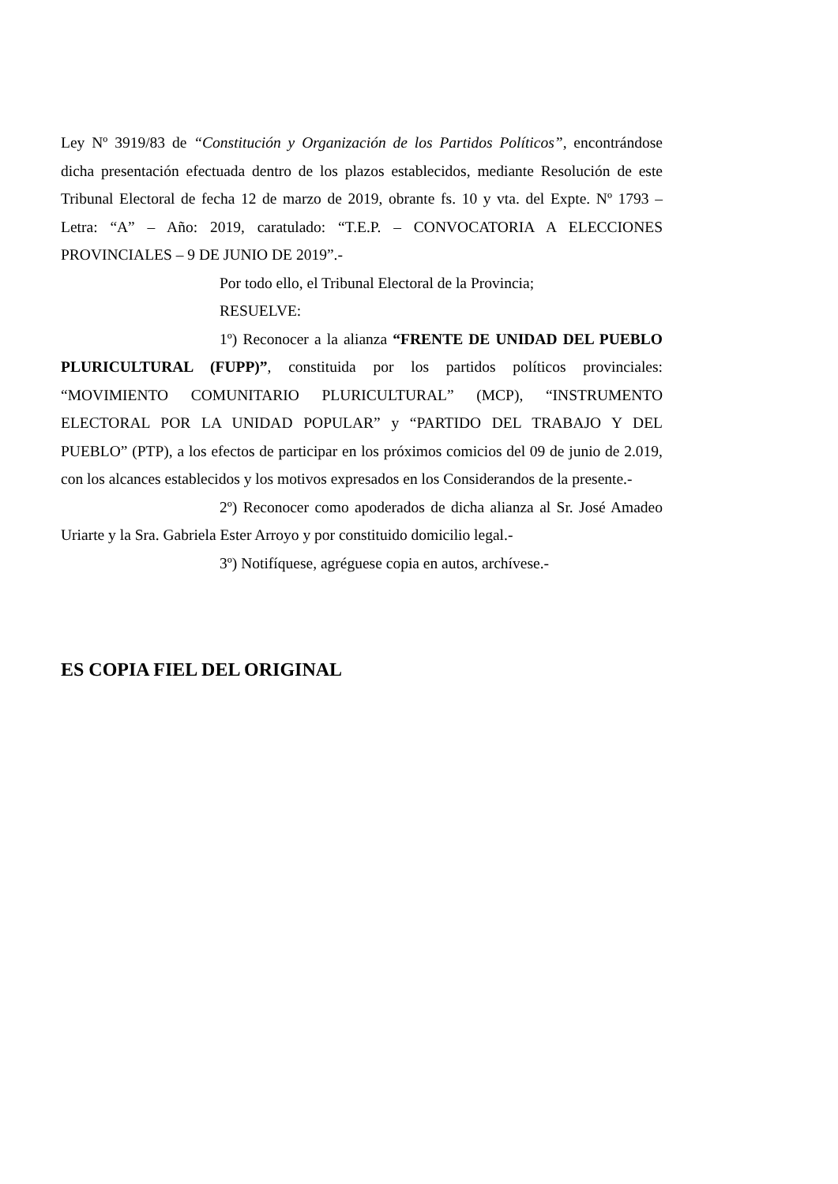Ley Nº 3919/83 de “Constitución y Organización de los Partidos Políticos”, encontrándose dicha presentación efectuada dentro de los plazos establecidos, mediante Resolución de este Tribunal Electoral de fecha 12 de marzo de 2019, obrante fs. 10 y vta. del Expte. Nº 1793 – Letra: “A” – Año: 2019, caratulado: “T.E.P. – CONVOCATORIA A ELECCIONES PROVINCIALES – 9 DE JUNIO DE 2019”.-
Por todo ello, el Tribunal Electoral de la Provincia;
RESUELVE:
1º) Reconocer a la alianza “FRENTE DE UNIDAD DEL PUEBLO PLURICULTURAL (FUPP)”, constituida por los partidos políticos provinciales: “MOVIMIENTO COMUNITARIO PLURICULTURAL” (MCP), “INSTRUMENTO ELECTORAL POR LA UNIDAD POPULAR” y “PARTIDO DEL TRABAJO Y DEL PUEBLO” (PTP), a los efectos de participar en los próximos comicios del 09 de junio de 2.019, con los alcances establecidos y los motivos expresados en los Considerandos de la presente.-
2º) Reconocer como apoderados de dicha alianza al Sr. José Amadeo Uriarte y la Sra. Gabriela Ester Arroyo y por constituido domicilio legal.-
3º) Notifíquese, agréguese copia en autos, archívese.-
ES COPIA FIEL DEL ORIGINAL